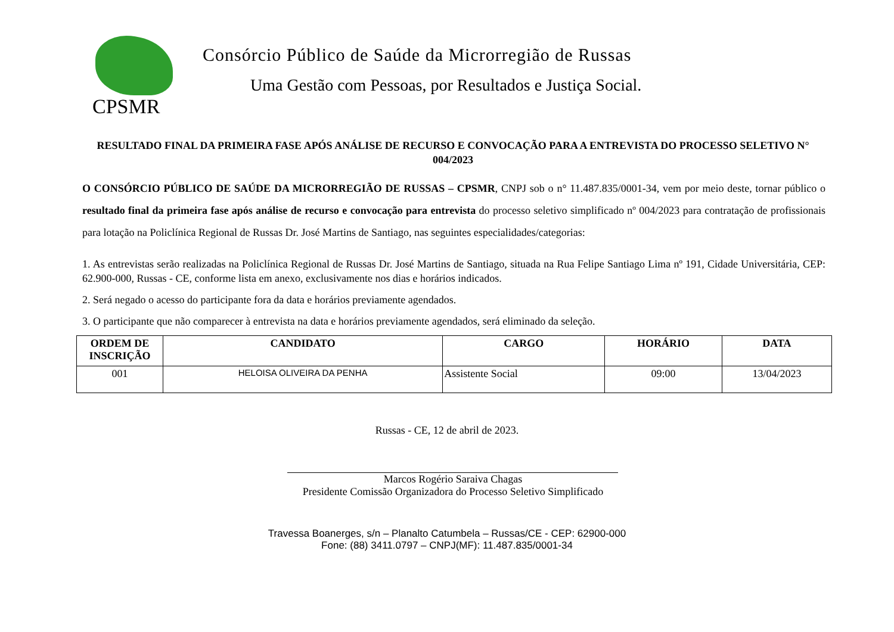CPSMR
Consórcio Público de Saúde da Microrregião de Russas
Uma Gestão com Pessoas, por Resultados e Justiça Social.
RESULTADO FINAL DA PRIMEIRA FASE APÓS ANÁLISE DE RECURSO E CONVOCAÇÃO PARA A ENTREVISTA DO PROCESSO SELETIVO N° 004/2023
O CONSÓRCIO PÚBLICO DE SAÚDE DA MICRORREGIÃO DE RUSSAS – CPSMR, CNPJ sob o n° 11.487.835/0001-34, vem por meio deste, tornar público o resultado final da primeira fase após análise de recurso e convocação para entrevista do processo seletivo simplificado nº 004/2023 para contratação de profissionais para lotação na Policlínica Regional de Russas Dr. José Martins de Santiago, nas seguintes especialidades/categorias:
1. As entrevistas serão realizadas na Policlínica Regional de Russas Dr. José Martins de Santiago, situada na Rua Felipe Santiago Lima nº 191, Cidade Universitária, CEP: 62.900-000, Russas - CE, conforme lista em anexo, exclusivamente nos dias e horários indicados.
2. Será negado o acesso do participante fora da data e horários previamente agendados.
3. O participante que não comparecer à entrevista na data e horários previamente agendados, será eliminado da seleção.
| ORDEM DE INSCRIÇÃO | CANDIDATO | CARGO | HORÁRIO | DATA |
| --- | --- | --- | --- | --- |
| 001 | HELOISA OLIVEIRA DA PENHA | Assistente Social | 09:00 | 13/04/2023 |
Russas - CE, 12 de abril de 2023.
Marcos Rogério Saraiva Chagas
Presidente Comissão Organizadora do Processo Seletivo Simplificado
Travessa Boanerges, s/n – Planalto Catumbela – Russas/CE - CEP: 62900-000
Fone: (88) 3411.0797 – CNPJ(MF): 11.487.835/0001-34